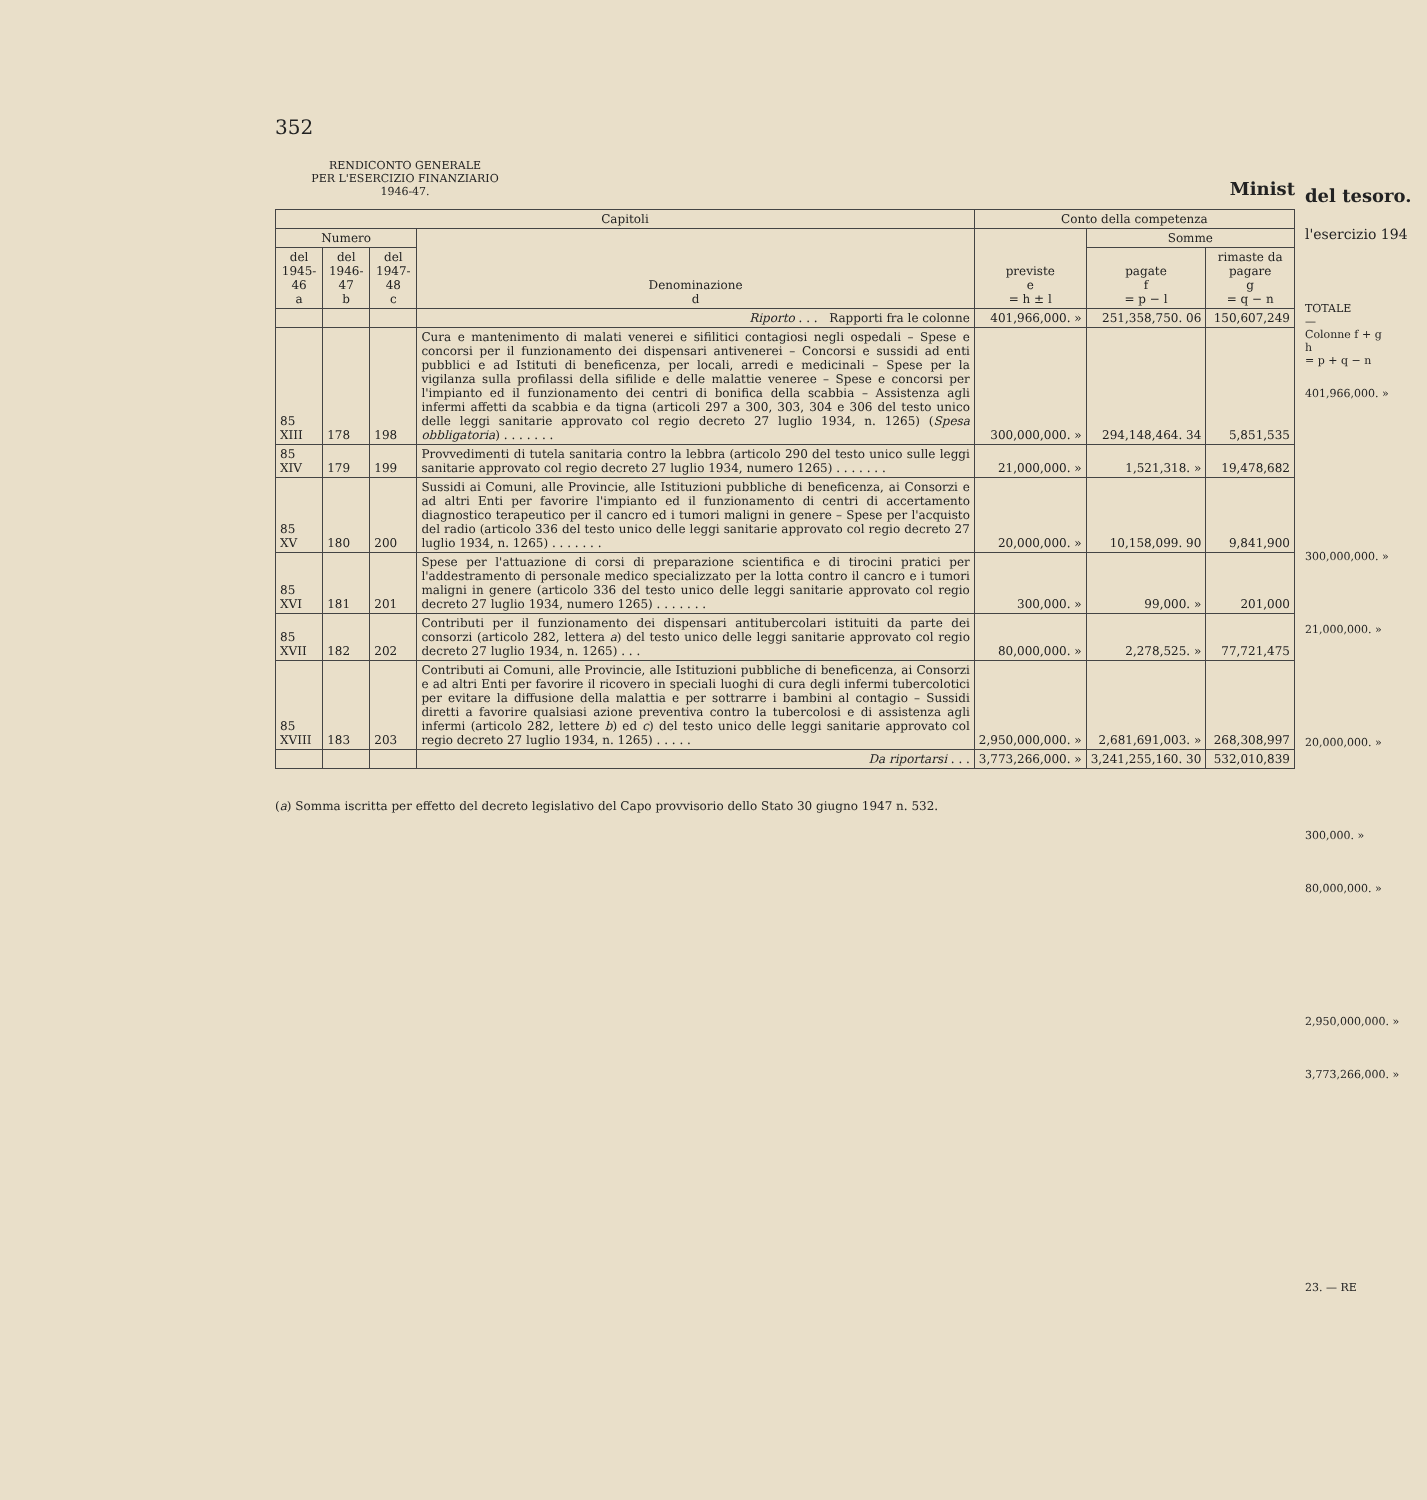352
RENDICONTO GENERALE
PER L'ESERCIZIO FINANZIARIO
1946-47.
Minist
| Capitoli | | | | Conto della competenza | | |
| --- | --- | --- | --- | --- | --- | --- |
| Numero | | | Denominazione d | previste e = h ± l | Somme | |
| del 1945-46 a | del 1946-47 b | del 1947-48 c | | | pagate f = p − l | rimaste da pagare g = q − n |
| | | | Riporto . . . Rapporti fra le colonne | 401,966,000. » | 251,358,750. 06 | 150,607,249 |
| 85 XIII | 178 | 198 | Cura e mantenimento di malati venerei e sifilitici contagiosi negli ospedali – Spese e concorsi per il funzionamento dei dispensari antivenerei – Concorsi e sussidi ad enti pubblici e ad Istituti di beneficenza, per locali, arredi e medicinali – Spese per la vigilanza sulla profilassi della sifilide e delle malattie veneree – Spese e concorsi per l'impianto ed il funzionamento dei centri di bonifica della scabbia – Assistenza agli infermi affetti da scabbia e da tigna (articoli 297 a 300, 303, 304 e 306 del testo unico delle leggi sanitarie approvato col regio decreto 27 luglio 1934, n. 1265) ( Spesa obbligatoria ) . . . . . . . | 300,000,000. » | 294,148,464. 34 | 5,851,535 |
| 85 XIV | 179 | 199 | Provvedimenti di tutela sanitaria contro la lebbra (articolo 290 del testo unico sulle leggi sanitarie approvato col regio decreto 27 luglio 1934, numero 1265) . . . . . . . | 21,000,000. » | 1,521,318. » | 19,478,682 |
| 85 XV | 180 | 200 | Sussidi ai Comuni, alle Provincie, alle Istituzioni pubbliche di beneficenza, ai Consorzi e ad altri Enti per favorire l'impianto ed il funzionamento di centri di accertamento diagnostico terapeutico per il cancro ed i tumori maligni in genere – Spese per l'acquisto del radio (articolo 336 del testo unico delle leggi sanitarie approvato col regio decreto 27 luglio 1934, n. 1265) . . . . . . . | 20,000,000. » | 10,158,099. 90 | 9,841,900 |
| 85 XVI | 181 | 201 | Spese per l'attuazione di corsi di preparazione scientifica e di tirocini pratici per l'addestramento di personale medico specializzato per la lotta contro il cancro e i tumori maligni in genere (articolo 336 del testo unico delle leggi sanitarie approvato col regio decreto 27 luglio 1934, numero 1265) . . . . . . . | 300,000. » | 99,000. » | 201,000 |
| 85 XVII | 182 | 202 | Contributi per il funzionamento dei dispensari antitubercolari istituiti da parte dei consorzi (articolo 282, lettera a ) del testo unico delle leggi sanitarie approvato col regio decreto 27 luglio 1934, n. 1265) . . . | 80,000,000. » | 2,278,525. » | 77,721,475 |
| 85 XVIII | 183 | 203 | Contributi ai Comuni, alle Provincie, alle Istituzioni pubbliche di beneficenza, ai Consorzi e ad altri Enti per favorire il ricovero in speciali luoghi di cura degli infermi tubercolotici per evitare la diffusione della malattia e per sottrarre i bambini al contagio – Sussidi diretti a favorire qualsiasi azione preventiva contro la tubercolosi e di assistenza agli infermi (articolo 282, lettere b ) ed c ) del testo unico delle leggi sanitarie approvato col regio decreto 27 luglio 1934, n. 1265) . . . . . | 2,950,000,000. » | 2,681,691,003. » | 268,308,997 |
| | | | Da riportarsi . . . | 3,773,266,000. » | 3,241,255,160. 30 | 532,010,839 |
(a) Somma iscritta per effetto del decreto legislativo del Capo provvisorio dello Stato 30 giugno 1947 n. 532.
del tesoro.
l'esercizio 194
TOTALE
—
Colonne f + g
h
= p + q − n
401,966,000. »
300,000,000. »
21,000,000. »
20,000,000. »
300,000. »
80,000,000. »
2,950,000,000. »
3,773,266,000. »
23. — RE